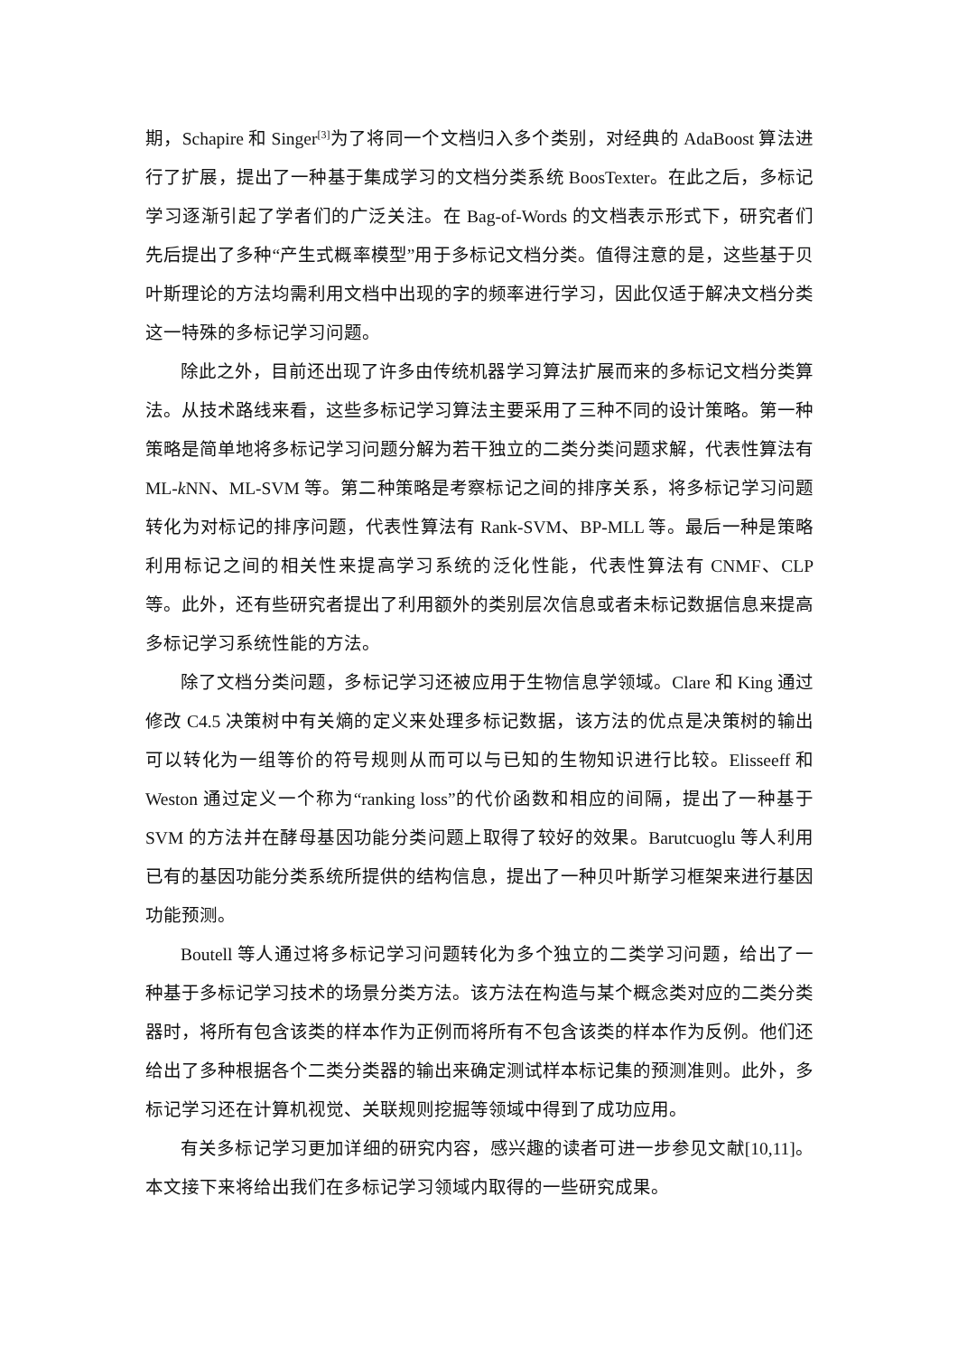期，Schapire 和 Singer<sup>[3]</sup>为了将同一个文档归入多个类别，对经典的 AdaBoost 算法进行了扩展，提出了一种基于集成学习的文档分类系统 BoosTexter。在此之后，多标记学习逐渐引起了学者们的广泛关注。在 Bag-of-Words 的文档表示形式下，研究者们先后提出了多种“产生式概率模型”用于多标记文档分类。值得注意的是，这些基于贝叶斯理论的方法均需利用文档中出现的字的频率进行学习，因此仅适于解决文档分类这一特殊的多标记学习问题。
除此之外，目前还出现了许多由传统机器学习算法扩展而来的多标记文档分类算法。从技术路线来看，这些多标记学习算法主要采用了三种不同的设计策略。第一种策略是简单地将多标记学习问题分解为若干独立的二类分类问题求解，代表性算法有 ML-k NN、ML-SVM 等。第二种策略是考察标记之间的排序关系，将多标记学习问题转化为对标记的排序问题，代表性算法有 Rank-SVM、BP-MLL 等。最后一种是策略利用标记之间的相关性来提高学习系统的泛化性能，代表性算法有 CNMF、CLP 等。此外，还有些研究者提出了利用额外的类别层次信息或者未标记数据信息来提高多标记学习系统性能的方法。
除了文档分类问题，多标记学习还被应用于生物信息学领域。Clare 和 King 通过修改 C4.5 决策树中有关熵的定义来处理多标记数据，该方法的优点是决策树的输出可以转化为一组等价的符号规则从而可以与已知的生物知识进行比较。Elisseeff 和 Weston 通过定义一个称为“ranking loss”的代价函数和相应的间隔，提出了一种基于 SVM 的方法并在酵母基因功能分类问题上取得了较好的效果。Barutcuoglu 等人利用已有的基因功能分类系统所提供的结构信息，提出了一种贝叶斯学习框架来进行基因功能预测。
Boutell 等人通过将多标记学习问题转化为多个独立的二类学习问题，给出了一种基于多标记学习技术的场景分类方法。该方法在构造与某个概念类对应的二类分类器时，将所有包含该类的样本作为正例而将所有不包含该类的样本作为反例。他们还给出了多种根据各个二类分类器的输出来确定测试样本标记集的预测准则。此外，多标记学习还在计算机视觉、关联规则挖掘等领域中得到了成功应用。
有关多标记学习更加详细的研究内容，感兴趣的读者可进一步参见文献[10,11]。本文接下来将给出我们在多标记学习领域内取得的一些研究成果。